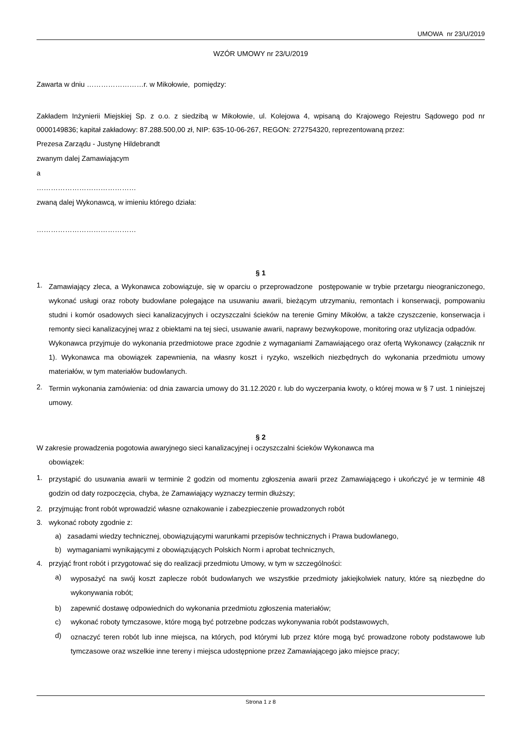UMOWA nr 23/U/2019
WZÓR UMOWY nr 23/U/2019
Zawarta w dniu ……………………r. w Mikołowie, pomiędzy:
Zakładem Inżynierii Miejskiej Sp. z o.o. z siedzibą w Mikołowie, ul. Kolejowa 4, wpisaną do Krajowego Rejestru Sądowego pod nr 0000149836; kapitał zakładowy: 87.288.500,00 zł, NIP: 635-10-06-267, REGON: 272754320, reprezentowaną przez:
Prezesa Zarządu - Justynę Hildebrandt
zwanym dalej Zamawiającym
a
……………………………………
zwaną dalej Wykonawcą, w imieniu którego działa:
……………………………………
§ 1
1.
Zamawiający zleca, a Wykonawca zobowiązuje, się w oparciu o przeprowadzone postępowanie w trybie przetargu nieograniczonego, wykonać usługi oraz roboty budowlane polegające na usuwaniu awarii, bieżącym utrzymaniu, remontach i konserwacji, pompowaniu studni i komór osadowych sieci kanalizacyjnych i oczyszczalni ścieków na terenie Gminy Mikołów, a także czyszczenie, konserwacja i remonty sieci kanalizacyjnej wraz z obiektami na tej sieci, usuwanie awarii, naprawy bezwykopowe, monitoring oraz utylizacja odpadów.
Wykonawca przyjmuje do wykonania przedmiotowe prace zgodnie z wymaganiami Zamawiającego oraz ofertą Wykonawcy (załącznik nr 1). Wykonawca ma obowiązek zapewnienia, na własny koszt i ryzyko, wszelkich niezbędnych do wykonania przedmiotu umowy materiałów, w tym materiałów budowlanych.
2.
Termin wykonania zamówienia: od dnia zawarcia umowy do 31.12.2020 r. lub do wyczerpania kwoty, o której mowa w § 7 ust. 1 niniejszej umowy.
§ 2
W zakresie prowadzenia pogotowia awaryjnego sieci kanalizacyjnej i oczyszczalni ścieków Wykonawca ma
obowiązek:
1.
przystąpić do usuwania awarii w terminie 2 godzin od momentu zgłoszenia awarii przez Zamawiającego i ukończyć je w terminie 48 godzin od daty rozpoczęcia, chyba, że Zamawiający wyznaczy termin dłuższy;
2. przyjmując front robót wprowadzić własne oznakowanie i zabezpieczenie prowadzonych robót
3. wykonać roboty zgodnie z:
a) zasadami wiedzy technicznej, obowiązującymi warunkami przepisów technicznych i Prawa budowlanego,
b) wymaganiami wynikającymi z obowiązujących Polskich Norm i aprobat technicznych,
4. przyjąć front robót i przygotować się do realizacji przedmiotu Umowy, w tym w szczególności:
a)
wyposażyć na swój koszt zaplecze robót budowlanych we wszystkie przedmioty jakiejkolwiek natury, które są niezbędne do wykonywania robót;
b) zapewnić dostawę odpowiednich do wykonania przedmiotu zgłoszenia materiałów;
c) wykonać roboty tymczasowe, które mogą być potrzebne podczas wykonywania robót podstawowych,
d)
oznaczyć teren robót lub inne miejsca, na których, pod którymi lub przez które mogą być prowadzone roboty podstawowe lub tymczasowe oraz wszelkie inne tereny i miejsca udostępnione przez Zamawiającego jako miejsce pracy;
Strona 1 z 8